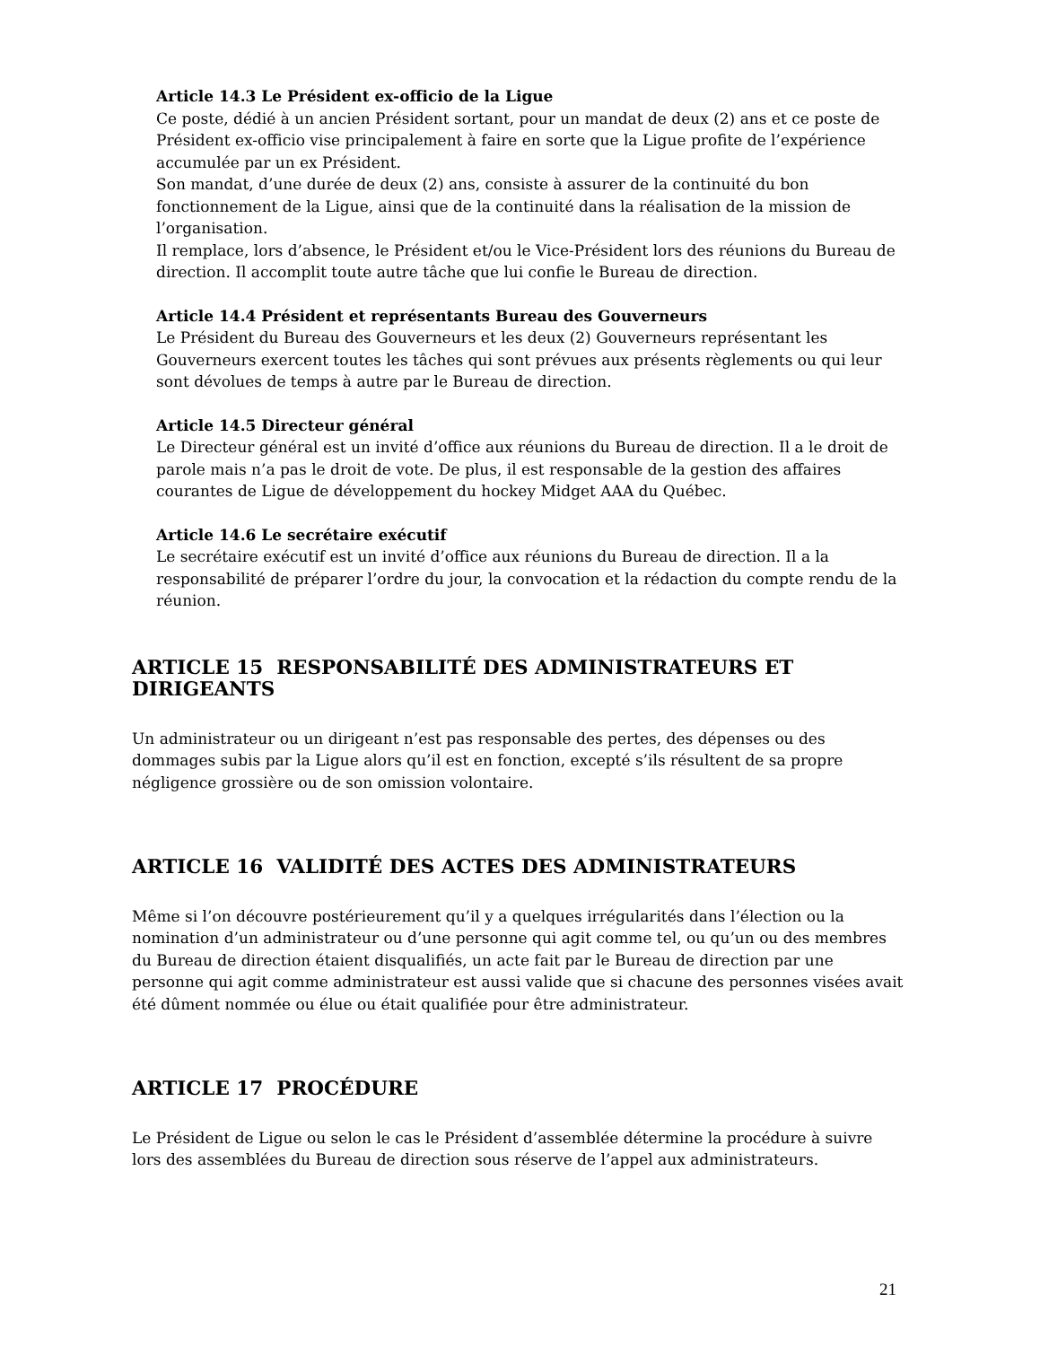Article 14.3 Le Président ex-officio de la Ligue
Ce poste, dédié à un ancien Président sortant, pour un mandat de deux (2) ans et ce poste de Président ex-officio vise principalement à faire en sorte que la Ligue profite de l’expérience accumulée par un ex Président.
Son mandat, d’une durée de deux (2) ans, consiste à assurer de la continuité du bon fonctionnement de la Ligue, ainsi que de la continuité dans la réalisation de la mission de l’organisation.
Il remplace, lors d’absence, le Président et/ou le Vice-Président lors des réunions du Bureau de direction. Il accomplit toute autre tâche que lui confie le Bureau de direction.
Article 14.4 Président et représentants Bureau des Gouverneurs
Le Président du Bureau des Gouverneurs et les deux (2) Gouverneurs représentant les Gouverneurs exercent toutes les tâches qui sont prévues aux présents règlements ou qui leur sont dévolues de temps à autre par le Bureau de direction.
Article 14.5 Directeur général
Le Directeur général est un invité d’office aux réunions du Bureau de direction. Il a le droit de parole mais n’a pas le droit de vote. De plus, il est responsable de la gestion des affaires courantes de Ligue de développement du hockey Midget AAA du Québec.
Article 14.6 Le secrétaire exécutif
Le secrétaire exécutif est un invité d’office aux réunions du Bureau de direction. Il a la responsabilité de préparer l’ordre du jour, la convocation et la rédaction du compte rendu de la réunion.
ARTICLE 15 RESPONSABILITÉ DES ADMINISTRATEURS ET DIRIGEANTS
Un administrateur ou un dirigeant n’est pas responsable des pertes, des dépenses ou des dommages subis par la Ligue alors qu’il est en fonction, excepté s’ils résultent de sa propre négligence grossière ou de son omission volontaire.
ARTICLE 16 VALIDITÉ DES ACTES DES ADMINISTRATEURS
Même si l’on découvre postérieurement qu’il y a quelques irrégularités dans l’élection ou la nomination d’un administrateur ou d’une personne qui agit comme tel, ou qu’un ou des membres du Bureau de direction étaient disqualifiés, un acte fait par le Bureau de direction par une personne qui agit comme administrateur est aussi valide que si chacune des personnes visées avait été dûment nommée ou élue ou était qualifiée pour être administrateur.
ARTICLE 17 PROCÉDURE
Le Président de Ligue ou selon le cas le Président d’assemblée détermine la procédure à suivre lors des assemblées du Bureau de direction sous réserve de l’appel aux administrateurs.
21